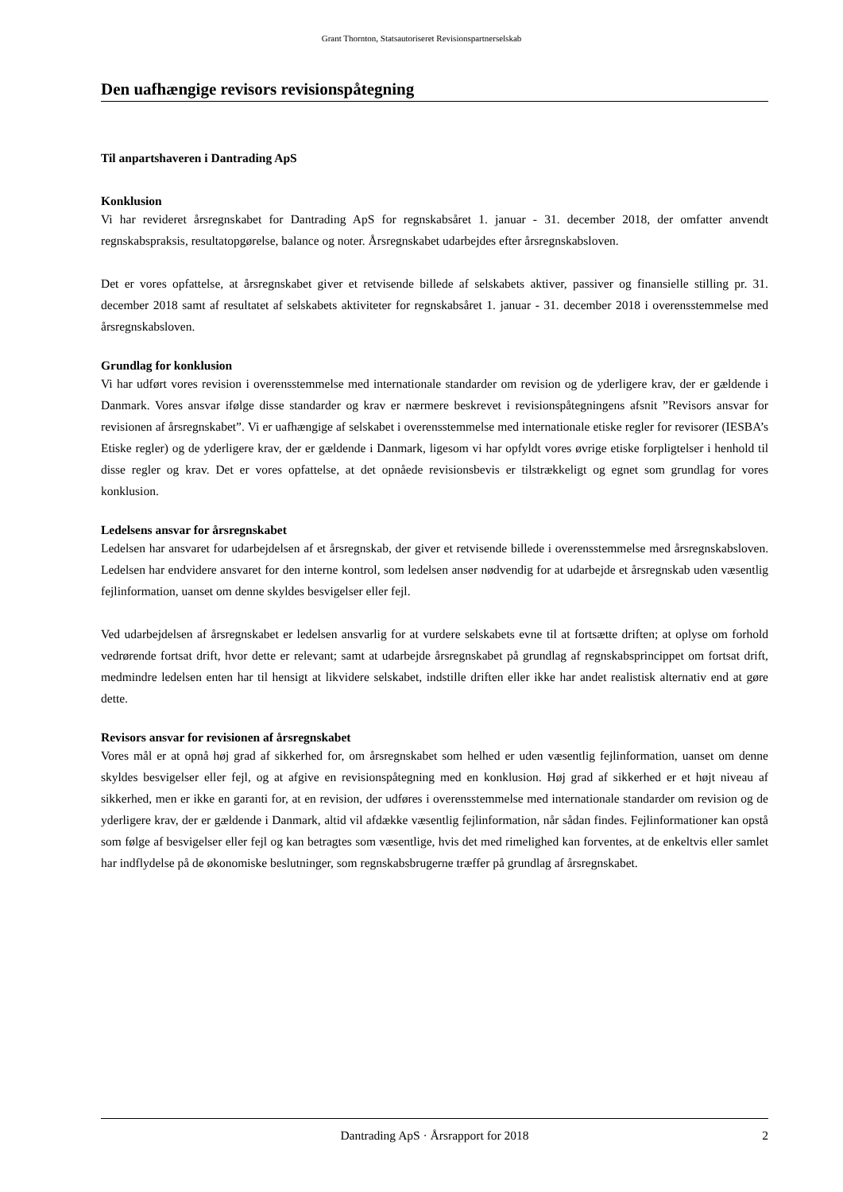Grant Thornton, Statsautoriseret Revisionspartnerselskab
Den uafhængige revisors revisionspåtegning
Til anpartshaveren i Dantrading ApS
Konklusion
Vi har revideret årsregnskabet for Dantrading ApS for regnskabsåret 1. januar - 31. december 2018, der omfatter anvendt regnskabspraksis, resultatopgørelse, balance og noter. Årsregnskabet udarbejdes efter årsregnskabsloven.
Det er vores opfattelse, at årsregnskabet giver et retvisende billede af selskabets aktiver, passiver og finansielle stilling pr. 31. december 2018 samt af resultatet af selskabets aktiviteter for regnskabsåret 1. januar - 31. december 2018 i overensstemmelse med årsregnskabsloven.
Grundlag for konklusion
Vi har udført vores revision i overensstemmelse med internationale standarder om revision og de yderligere krav, der er gældende i Danmark. Vores ansvar ifølge disse standarder og krav er nærmere beskrevet i revisionspåtegningens afsnit ”Revisors ansvar for revisionen af årsregnskabet”. Vi er uafhængige af selskabet i overensstemmelse med internationale etiske regler for revisorer (IESBA’s Etiske regler) og de yderligere krav, der er gældende i Danmark, ligesom vi har opfyldt vores øvrige etiske forpligtelser i henhold til disse regler og krav. Det er vores opfattelse, at det opnåede revisionsbevis er tilstrækkeligt og egnet som grundlag for vores konklusion.
Ledelsens ansvar for årsregnskabet
Ledelsen har ansvaret for udarbejdelsen af et årsregnskab, der giver et retvisende billede i overensstemmelse med årsregnskabsloven. Ledelsen har endvidere ansvaret for den interne kontrol, som ledelsen anser nødvendig for at udarbejde et årsregnskab uden væsentlig fejlinformation, uanset om denne skyldes besvigelser eller fejl.
Ved udarbejdelsen af årsregnskabet er ledelsen ansvarlig for at vurdere selskabets evne til at fortsætte driften; at oplyse om forhold vedrørende fortsat drift, hvor dette er relevant; samt at udarbejde årsregnskabet på grundlag af regnskabsprincippet om fortsat drift, medmindre ledelsen enten har til hensigt at likvidere selskabet, indstille driften eller ikke har andet realistisk alternativ end at gøre dette.
Revisors ansvar for revisionen af årsregnskabet
Vores mål er at opnå høj grad af sikkerhed for, om årsregnskabet som helhed er uden væsentlig fejlinformation, uanset om denne skyldes besvigelser eller fejl, og at afgive en revisionspåtegning med en konklusion. Høj grad af sikkerhed er et højt niveau af sikkerhed, men er ikke en garanti for, at en revision, der udføres i overensstemmelse med internationale standarder om revision og de yderligere krav, der er gældende i Danmark, altid vil afdække væsentlig fejlinformation, når sådan findes. Fejlinformationer kan opstå som følge af besvigelser eller fejl og kan betragtes som væsentlige, hvis det med rimelighed kan forventes, at de enkeltvis eller samlet har indflydelse på de økonomiske beslutninger, som regnskabsbrugerne træffer på grundlag af årsregnskabet.
Dantrading ApS · Årsrapport for 2018 2